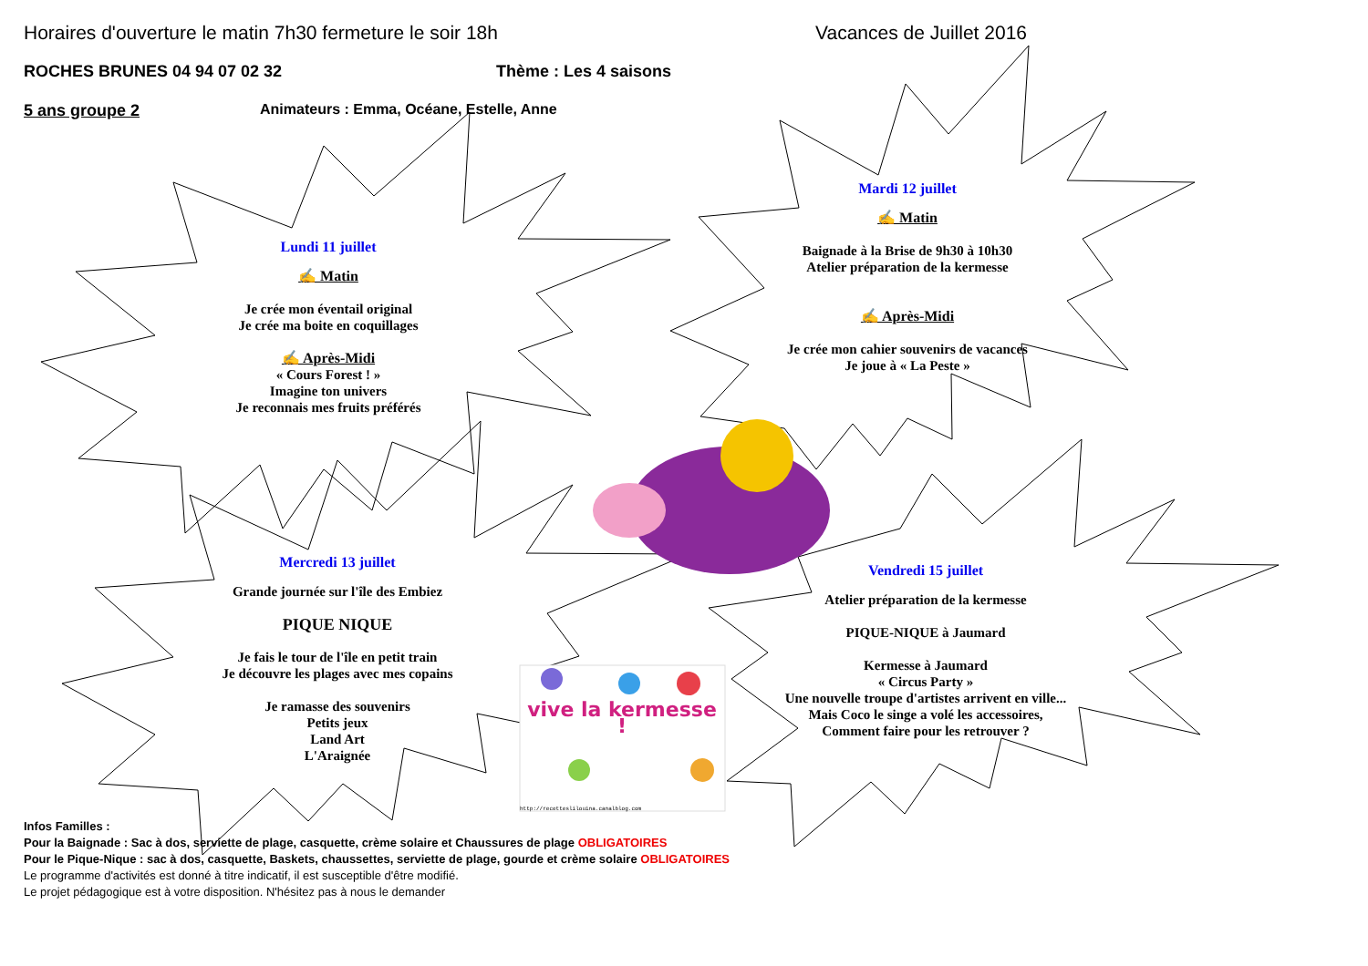Horaires d'ouverture le matin 7h30 fermeture le soir 18h Vacances de Juillet 2016
ROCHES BRUNES 04 94 07 02 32 Thème : Les 4 saisons
5 ans groupe 2 Animateurs : Emma, Océane, Estelle, Anne
Lundi 11 juillet
✍ Matin
Je crée mon éventail original
Je crée ma boite en coquillages
✍ Après-Midi
« Cours Forest ! »
Imagine ton univers
Je reconnais mes fruits préférés
Mardi 12 juillet
✍ Matin
Baignade à la Brise de 9h30 à 10h30
Atelier préparation de la kermesse
✍ Après-Midi
Je crée mon cahier souvenirs de vacances
Je joue à « La Peste »
Mercredi 13 juillet
Grande journée sur l'île des Embiez
PIQUE NIQUE
Je fais le tour de l'île en petit train
Je découvre les plages avec mes copains
Je ramasse des souvenirs
Petits jeux
Land Art
L'Araignée
vive la kermesse !
http://recetteslilouina.canalblog.com
Vendredi 15 juillet
Atelier préparation de la kermesse
PIQUE-NIQUE à Jaumard
Kermesse à Jaumard
« Circus Party »
Une nouvelle troupe d'artistes arrivent en ville...
Mais Coco le singe a volé les accessoires,
Comment faire pour les retrouver ?
Infos Familles :
Pour la Baignade : Sac à dos, serviette de plage, casquette, crème solaire et Chaussures de plage OBLIGATOIRES
Pour le Pique-Nique : sac à dos, casquette, Baskets, chaussettes, serviette de plage, gourde et crème solaire OBLIGATOIRES
Le programme d'activités est donné à titre indicatif, il est susceptible d'être modifié.
Le projet pédagogique est à votre disposition. N'hésitez pas à nous le demander